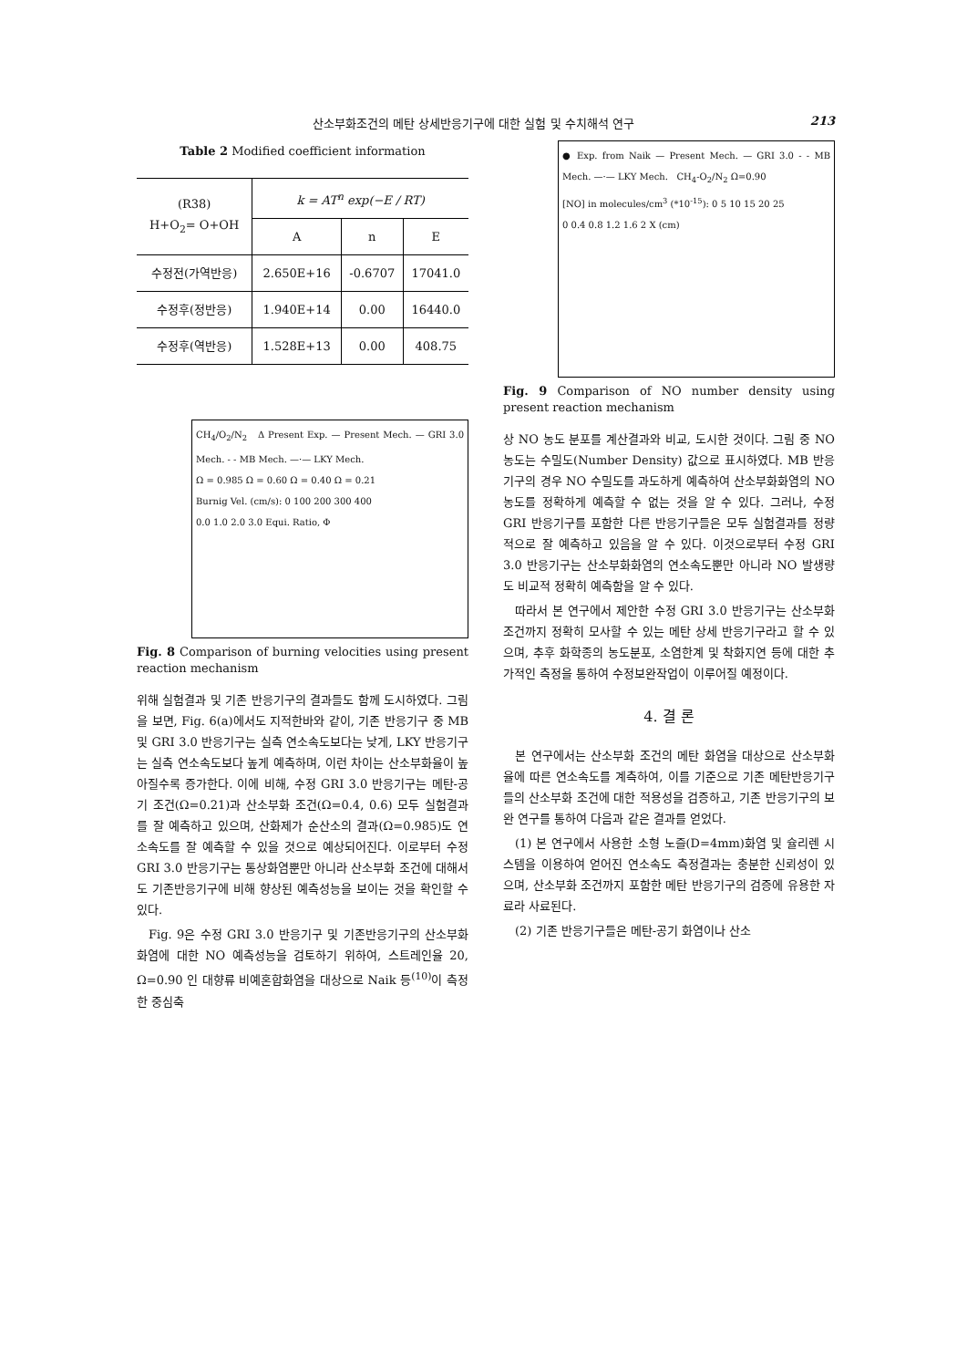산소부화조건의 메탄 상세반응기구에 대한 실험 및 수치해석 연구 213
Table 2 Modified coefficient information
| (R38) H+O<sub>2</sub>= O+OH | k = AT<sup>n</sup> exp(−E / RT) | | |
| --- | --- | --- | --- |
| | A | n | E |
| 수정전(가역반응) | 2.650E+16 | -0.6707 | 17041.0 |
| 수정후(정반응) | 1.940E+14 | 0.00 | 16440.0 |
| 수정후(역반응) | 1.528E+13 | 0.00 | 408.75 |
CH<sub>4</sub>/O<sub>2</sub>/N<sub>2</sub> Δ Present Exp. — Present Mech. — GRI 3.0 Mech. - - MB Mech. —·— LKY Mech.
Ω = 0.985 Ω = 0.60 Ω = 0.40 Ω = 0.21
Burnig Vel. (cm/s): 0 100 200 300 400
0.0 1.0 2.0 3.0 Equi. Ratio, Φ
Fig. 8 Comparison of burning velocities using present reaction mechanism
위해 실험결과 및 기존 반응기구의 결과들도 함께 도시하였다. 그림을 보면, Fig. 6(a)에서도 지적한바와 같이, 기존 반응기구 중 MB 및 GRI 3.0 반응기구는 실측 연소속도보다는 낮게, LKY 반응기구는 실측 연소속도보다 높게 예측하며, 이런 차이는 산소부화율이 높아질수록 증가한다. 이에 비해, 수정 GRI 3.0 반응기구는 메탄-공기 조건(Ω=0.21)과 산소부화 조건(Ω=0.4, 0.6) 모두 실험결과를 잘 예측하고 있으며, 산화제가 순산소의 결과(Ω=0.985)도 연소속도를 잘 예측할 수 있을 것으로 예상되어진다. 이로부터 수정 GRI 3.0 반응기구는 통상화염뿐만 아니라 산소부화 조건에 대해서도 기존반응기구에 비해 향상된 예측성능을 보이는 것을 확인할 수 있다.
Fig. 9은 수정 GRI 3.0 반응기구 및 기존반응기구의 산소부화화염에 대한 NO 예측성능을 검토하기 위하여, 스트레인율 20, Ω=0.90 인 대향류 비예혼합화염을 대상으로 Naik 등<sup>(10)</sup>이 측정한 중심축
● Exp. from Naik — Present Mech. — GRI 3.0 - - MB Mech. —·— LKY Mech. CH<sub>4</sub>-O<sub>2</sub>/N<sub>2</sub> Ω=0.90
[NO] in molecules/cm<sup>3</sup> (*10<sup>-15</sup>): 0 5 10 15 20 25
0 0.4 0.8 1.2 1.6 2 X (cm)
Fig. 9 Comparison of NO number density using present reaction mechanism
상 NO 농도 분포를 계산결과와 비교, 도시한 것이다. 그림 중 NO 농도는 수밀도(Number Density) 값으로 표시하였다. MB 반응기구의 경우 NO 수밀도를 과도하게 예측하여 산소부화화염의 NO 농도를 정확하게 예측할 수 없는 것을 알 수 있다. 그러나, 수정 GRI 반응기구를 포함한 다른 반응기구들은 모두 실험결과를 정량적으로 잘 예측하고 있음을 알 수 있다. 이것으로부터 수정 GRI 3.0 반응기구는 산소부화화염의 연소속도뿐만 아니라 NO 발생량도 비교적 정확히 예측함을 알 수 있다.
따라서 본 연구에서 제안한 수정 GRI 3.0 반응기구는 산소부화 조건까지 정확히 모사할 수 있는 메탄 상세 반응기구라고 할 수 있으며, 추후 화학종의 농도분포, 소염한계 및 착화지연 등에 대한 추가적인 측정을 통하여 수정보완작업이 이루어질 예정이다.
4. 결 론
본 연구에서는 산소부화 조건의 메탄 화염을 대상으로 산소부화율에 따른 연소속도를 계측하여, 이를 기준으로 기존 메탄반응기구들의 산소부화 조건에 대한 적용성을 검증하고, 기존 반응기구의 보완 연구를 통하여 다음과 같은 결과를 얻었다.
(1) 본 연구에서 사용한 소형 노즐(D=4mm)화염 및 슐리렌 시스템을 이용하여 얻어진 연소속도 측정결과는 충분한 신뢰성이 있으며, 산소부화 조건까지 포함한 메탄 반응기구의 검증에 유용한 자료라 사료된다.
(2) 기존 반응기구들은 메탄-공기 화염이나 산소